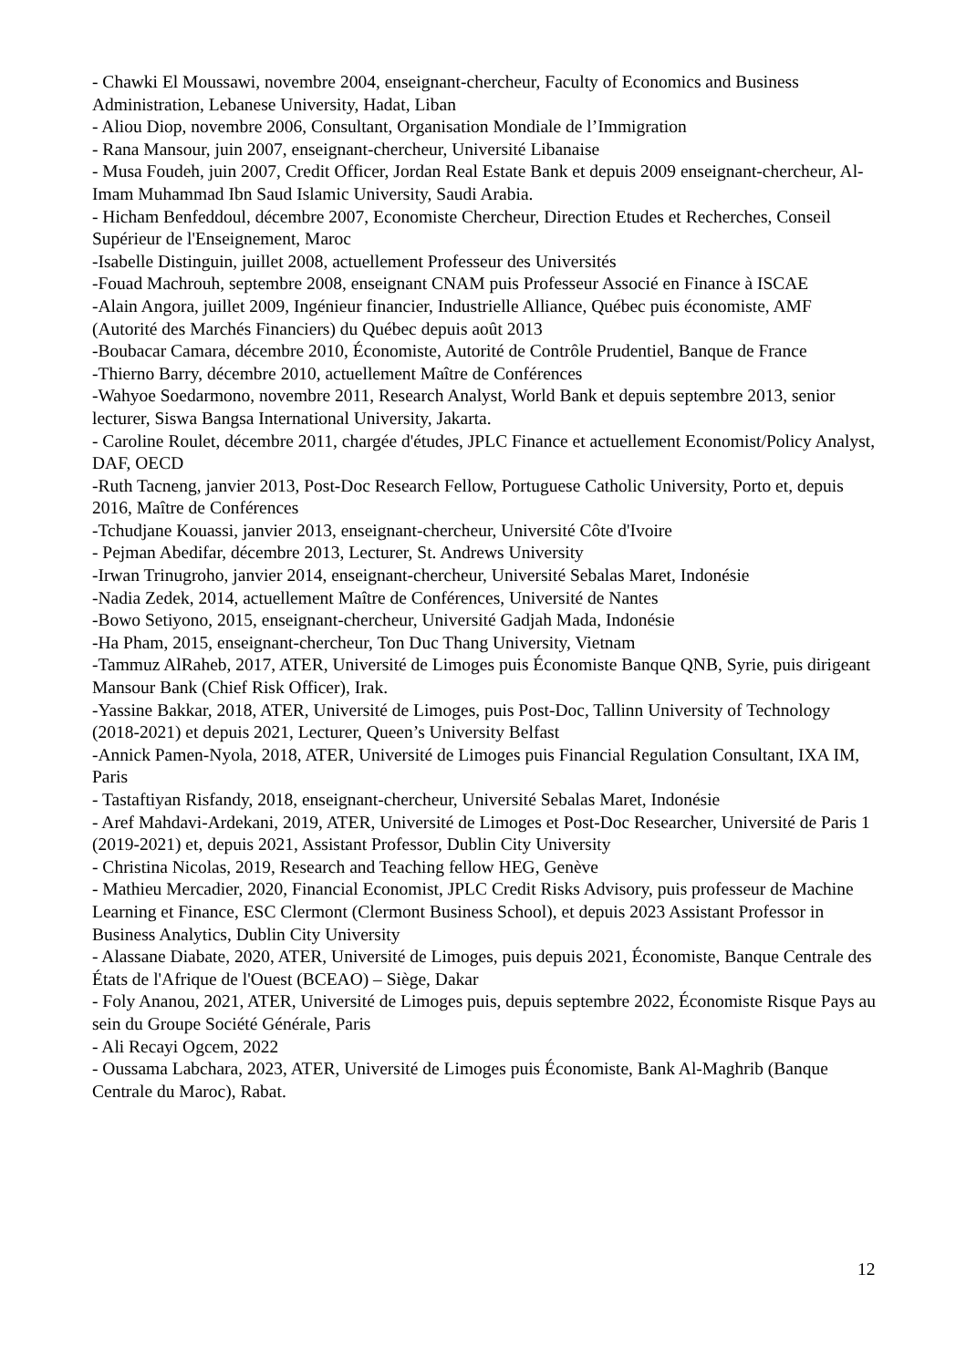- Chawki El Moussawi, novembre 2004, enseignant-chercheur, Faculty of Economics and Business Administration, Lebanese University, Hadat, Liban
- Aliou Diop, novembre 2006, Consultant, Organisation Mondiale de l’Immigration
- Rana Mansour, juin 2007, enseignant-chercheur, Université Libanaise
- Musa Foudeh, juin 2007, Credit Officer, Jordan Real Estate Bank et depuis 2009 enseignant-chercheur, Al-Imam Muhammad Ibn Saud Islamic University, Saudi Arabia.
- Hicham Benfeddoul, décembre 2007, Economiste Chercheur, Direction Etudes et Recherches, Conseil Supérieur de l'Enseignement, Maroc
-Isabelle Distinguin, juillet 2008, actuellement Professeur des Universités
-Fouad Machrouh, septembre 2008, enseignant CNAM puis Professeur Associé en Finance à ISCAE
-Alain Angora, juillet 2009, Ingénieur financier, Industrielle Alliance, Québec puis économiste, AMF (Autorité des Marchés Financiers) du Québec depuis août 2013
-Boubacar Camara, décembre 2010, Économiste, Autorité de Contrôle Prudentiel, Banque de France
-Thierno Barry, décembre 2010, actuellement Maître de Conférences
-Wahyoe Soedarmono, novembre 2011, Research Analyst, World Bank et depuis septembre 2013, senior lecturer, Siswa Bangsa International University, Jakarta.
- Caroline Roulet, décembre 2011, chargée d'études, JPLC Finance et actuellement Economist/Policy Analyst, DAF, OECD
-Ruth Tacneng, janvier 2013, Post-Doc Research Fellow, Portuguese Catholic University, Porto et, depuis 2016, Maître de Conférences
-Tchudjane Kouassi, janvier 2013, enseignant-chercheur, Université Côte d'Ivoire
- Pejman Abedifar, décembre 2013, Lecturer, St. Andrews University
-Irwan Trinugroho, janvier 2014, enseignant-chercheur, Université Sebalas Maret, Indonésie
-Nadia Zedek, 2014, actuellement Maître de Conférences, Université de Nantes
-Bowo Setiyono, 2015, enseignant-chercheur, Université Gadjah Mada, Indonésie
-Ha Pham, 2015, enseignant-chercheur, Ton Duc Thang University, Vietnam
-Tammuz AlRaheb, 2017, ATER, Université de Limoges puis Économiste Banque QNB, Syrie, puis dirigeant Mansour Bank (Chief Risk Officer), Irak.
-Yassine Bakkar, 2018, ATER, Université de Limoges, puis Post-Doc, Tallinn University of Technology (2018-2021) et depuis 2021, Lecturer, Queen’s University Belfast
-Annick Pamen-Nyola, 2018, ATER, Université de Limoges puis Financial Regulation Consultant, IXA IM, Paris
- Tastaftiyan Risfandy, 2018, enseignant-chercheur, Université Sebalas Maret, Indonésie
- Aref Mahdavi-Ardekani, 2019, ATER, Université de Limoges et Post-Doc Researcher, Université de Paris 1 (2019-2021) et, depuis 2021, Assistant Professor, Dublin City University
- Christina Nicolas, 2019, Research and Teaching fellow HEG, Genève
- Mathieu Mercadier, 2020, Financial Economist, JPLC Credit Risks Advisory, puis professeur de Machine Learning et Finance, ESC Clermont (Clermont Business School), et depuis 2023 Assistant Professor in Business Analytics, Dublin City University
- Alassane Diabate, 2020, ATER, Université de Limoges, puis depuis 2021, Économiste, Banque Centrale des États de l'Afrique de l'Ouest (BCEAO) – Siège, Dakar
- Foly Ananou, 2021, ATER, Université de Limoges puis, depuis septembre 2022, Économiste Risque Pays au sein du Groupe Société Générale, Paris
- Ali Recayi Ogcem, 2022
- Oussama Labchara, 2023, ATER, Université de Limoges puis Économiste, Bank Al-Maghrib (Banque Centrale du Maroc), Rabat.
12